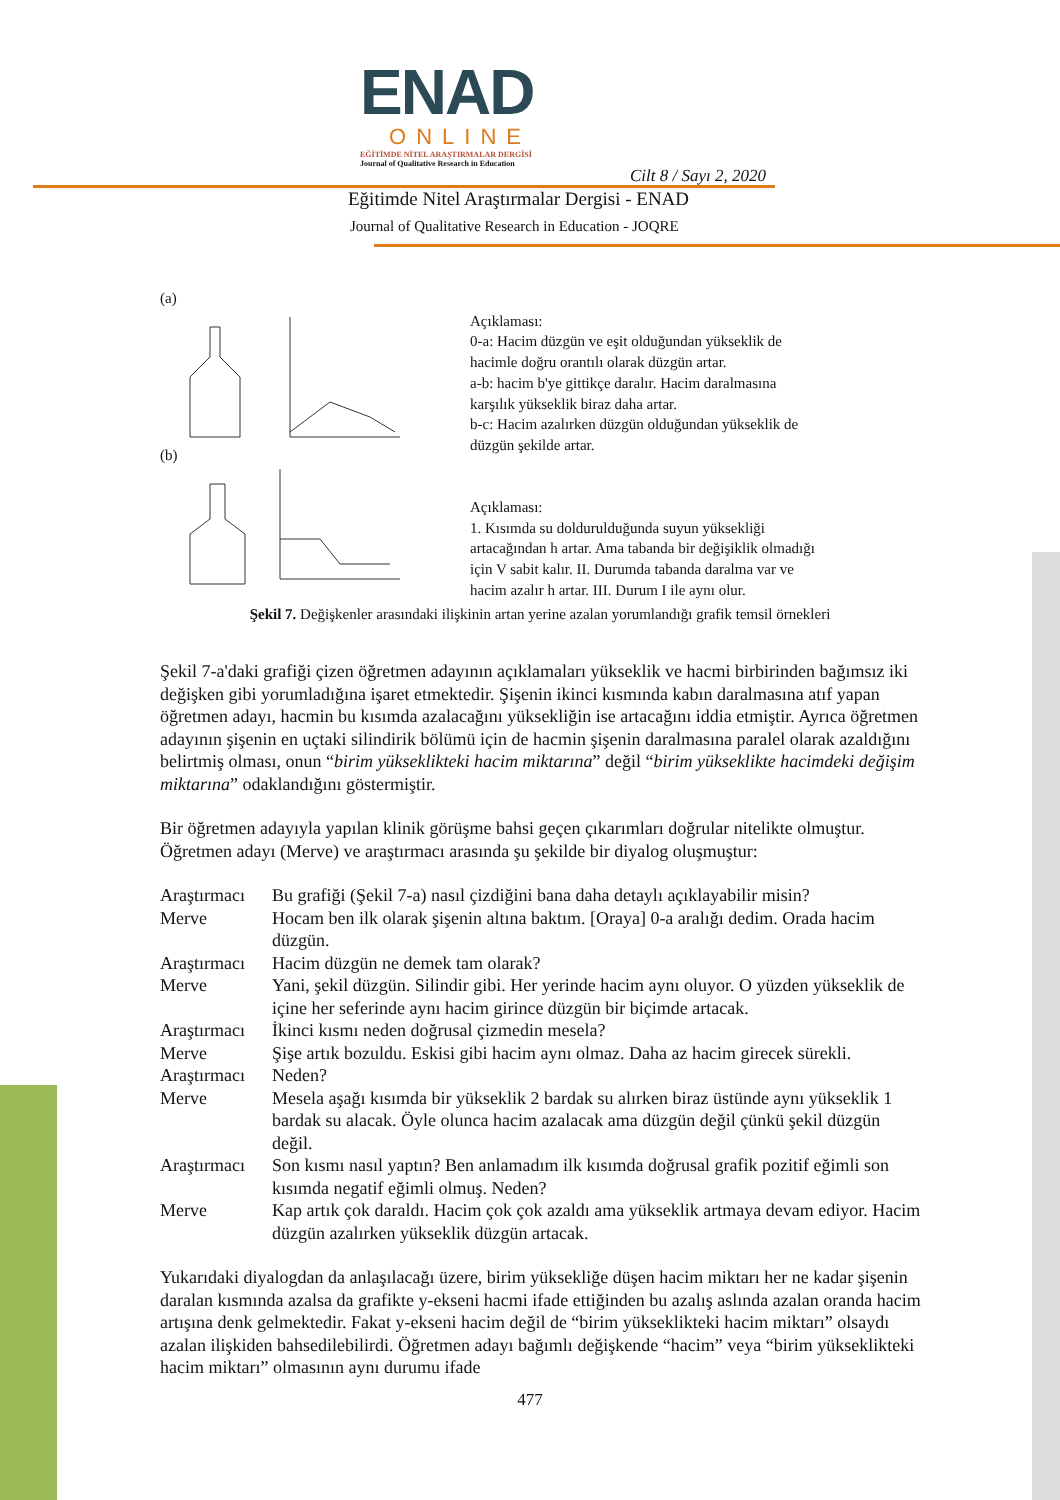ENAD
ONLINE
EĞİTİMDE NİTEL ARAŞTIRMALAR DERGİSİ
Journal of Qualitative Research in Education
Cilt 8 / Sayı 2, 2020
Eğitimde Nitel Araştırmalar Dergisi - ENAD
Journal of Qualitative Research in Education - JOQRE
(a) (b)
Açıklaması:
0-a: Hacim düzgün ve eşit olduğundan yükseklik de
hacimle doğru orantılı olarak düzgün artar.
a-b: hacim b'ye gittikçe daralır. Hacim daralmasına
karşılık yükseklik biraz daha artar.
b-c: Hacim azalırken düzgün olduğundan yükseklik de
düzgün şekilde artar.
Açıklaması:
1. Kısımda su doldurulduğunda suyun yüksekliği
artacağından h artar. Ama tabanda bir değişiklik olmadığı
için V sabit kalır. II. Durumda tabanda daralma var ve
hacim azalır h artar. III. Durum I ile aynı olur.
Şekil 7. Değişkenler arasındaki ilişkinin artan yerine azalan yorumlandığı grafik temsil örnekleri
Şekil 7-a'daki grafiği çizen öğretmen adayının açıklamaları yükseklik ve hacmi birbirinden bağımsız iki değişken gibi yorumladığına işaret etmektedir. Şişenin ikinci kısmında kabın daralmasına atıf yapan öğretmen adayı, hacmin bu kısımda azalacağını yüksekliğin ise artacağını iddia etmiştir. Ayrıca öğretmen adayının şişenin en uçtaki silindirik bölümü için de hacmin şişenin daralmasına paralel olarak azaldığını belirtmiş olması, onun “birim yükseklikteki hacim miktarına” değil “birim yükseklikte hacimdeki değişim miktarına” odaklandığını göstermiştir.
Bir öğretmen adayıyla yapılan klinik görüşme bahsi geçen çıkarımları doğrular nitelikte olmuştur. Öğretmen adayı (Merve) ve araştırmacı arasında şu şekilde bir diyalog oluşmuştur:
| Araştırmacı | Bu grafiği (Şekil 7-a) nasıl çizdiğini bana daha detaylı açıklayabilir misin? |
| Merve | Hocam ben ilk olarak şişenin altına baktım. [Oraya] 0-a aralığı dedim. Orada hacim düzgün. |
| Araştırmacı | Hacim düzgün ne demek tam olarak? |
| Merve | Yani, şekil düzgün. Silindir gibi. Her yerinde hacim aynı oluyor. O yüzden yükseklik de içine her seferinde aynı hacim girince düzgün bir biçimde artacak. |
| Araştırmacı | İkinci kısmı neden doğrusal çizmedin mesela? |
| Merve | Şişe artık bozuldu. Eskisi gibi hacim aynı olmaz. Daha az hacim girecek sürekli. |
| Araştırmacı | Neden? |
| Merve | Mesela aşağı kısımda bir yükseklik 2 bardak su alırken biraz üstünde aynı yükseklik 1 bardak su alacak. Öyle olunca hacim azalacak ama düzgün değil çünkü şekil düzgün değil. |
| Araştırmacı | Son kısmı nasıl yaptın? Ben anlamadım ilk kısımda doğrusal grafik pozitif eğimli son kısımda negatif eğimli olmuş. Neden? |
| Merve | Kap artık çok daraldı. Hacim çok çok azaldı ama yükseklik artmaya devam ediyor. Hacim düzgün azalırken yükseklik düzgün artacak. |
Yukarıdaki diyalogdan da anlaşılacağı üzere, birim yüksekliğe düşen hacim miktarı her ne kadar şişenin daralan kısmında azalsa da grafikte y-ekseni hacmi ifade ettiğinden bu azalış aslında azalan oranda hacim artışına denk gelmektedir. Fakat y-ekseni hacim değil de “birim yükseklikteki hacim miktarı” olsaydı azalan ilişkiden bahsedilebilirdi. Öğretmen adayı bağımlı değişkende “hacim” veya “birim yükseklikteki hacim miktarı” olmasının aynı durumu ifade
477